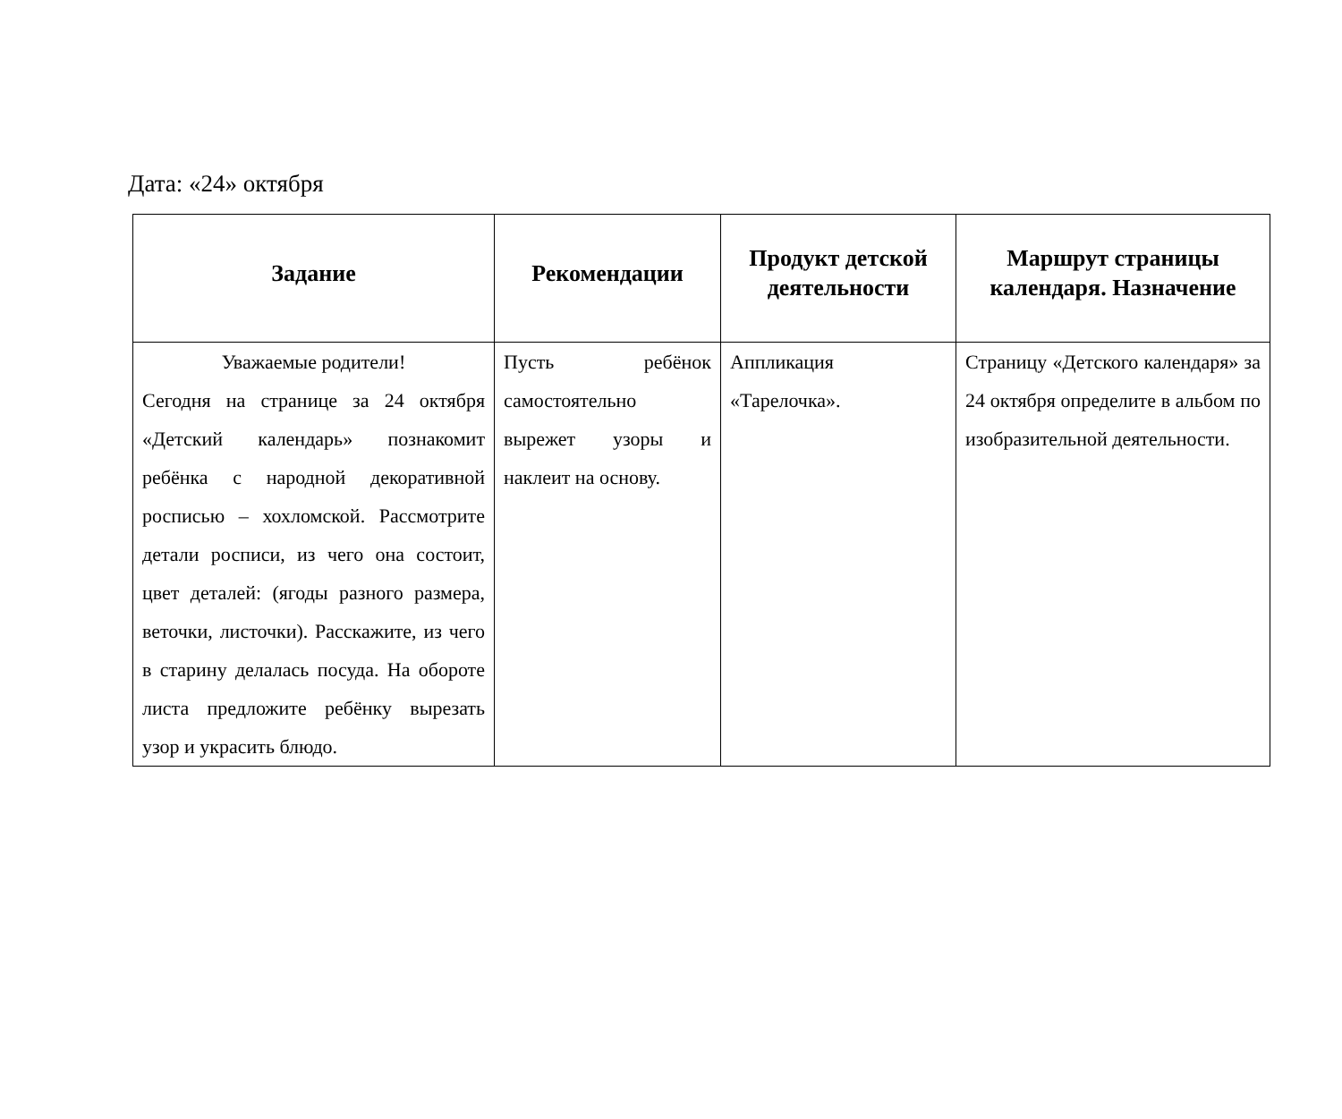Дата: «24» октября
| Задание | Рекомендации | Продукт детской деятельности | Маршрут страницы календаря. Назначение |
| --- | --- | --- | --- |
| Уважаемые родители! Сегодня на странице за 24 октября «Детский календарь» познакомит ребёнка с народной декоративной росписью – хохломской. Рассмотрите детали росписи, из чего она состоит, цвет деталей: (ягоды разного размера, веточки, листочки). Расскажите, из чего в старину делалась посуда. На обороте листа предложите ребёнку вырезать узор и украсить блюдо. | Пусть ребёнок самостоятельно вырежет узоры и наклеит на основу. | Аппликация «Тарелочка». | Страницу «Детского календаря» за 24 октября определите в альбом по изобразительной деятельности. |